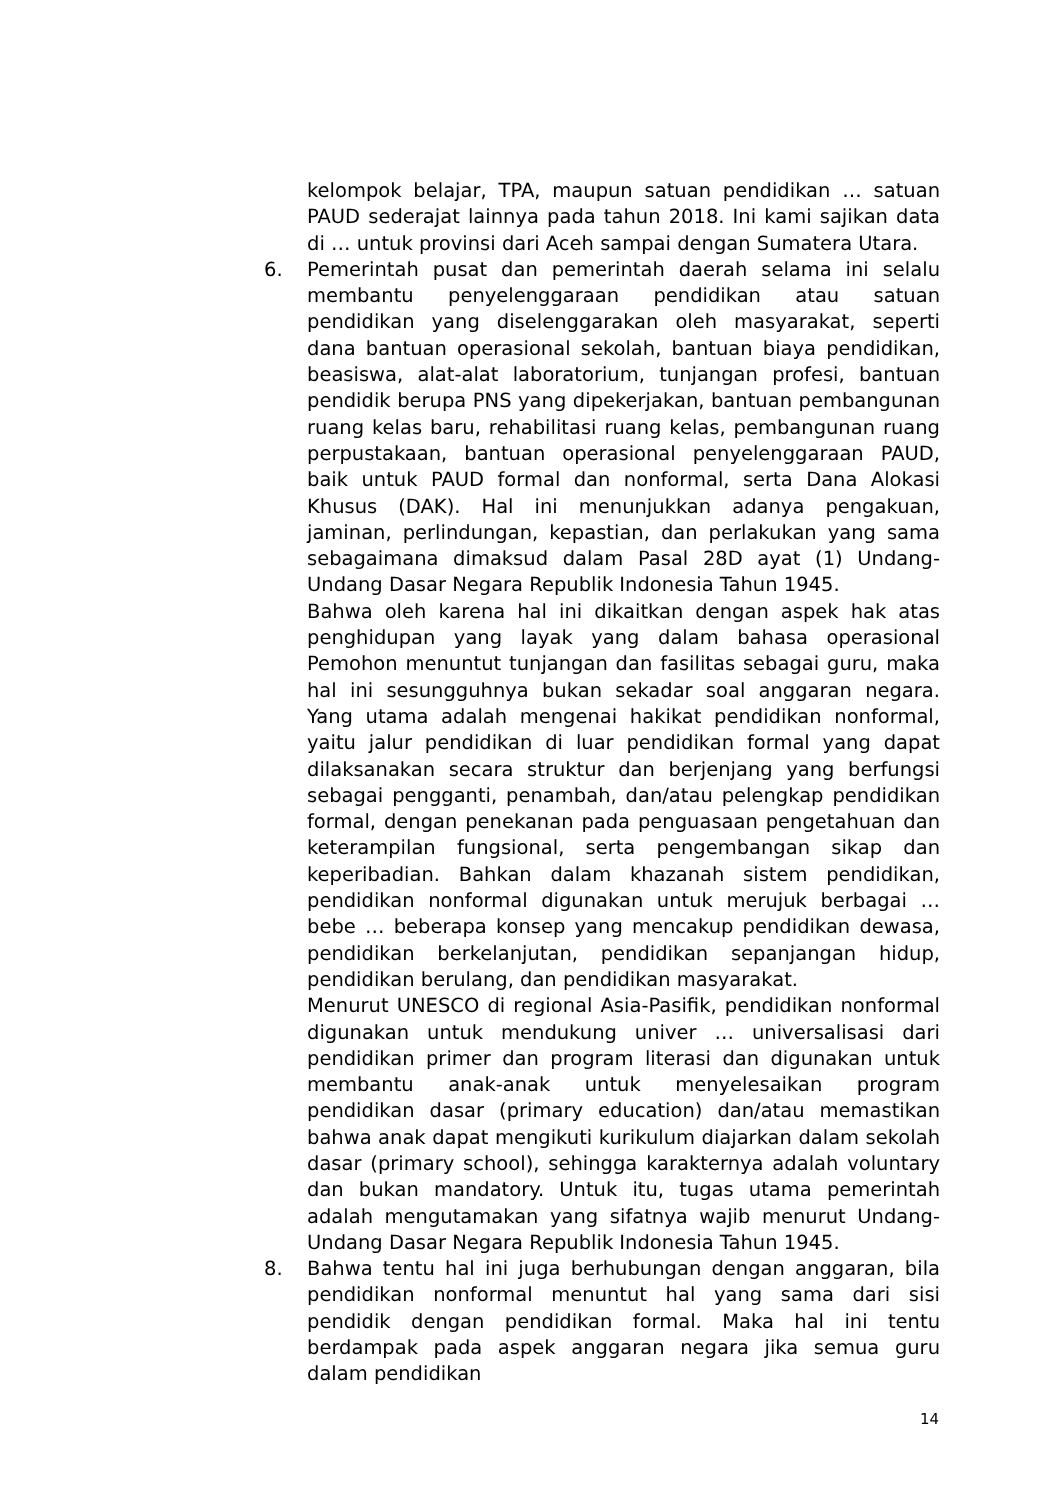kelompok belajar, TPA, maupun satuan pendidikan … satuan PAUD sederajat lainnya pada tahun 2018. Ini kami sajikan data di … untuk provinsi dari Aceh sampai dengan Sumatera Utara.
6. Pemerintah pusat dan pemerintah daerah selama ini selalu membantu penyelenggaraan pendidikan atau satuan pendidikan yang diselenggarakan oleh masyarakat, seperti dana bantuan operasional sekolah, bantuan biaya pendidikan, beasiswa, alat-alat laboratorium, tunjangan profesi, bantuan pendidik berupa PNS yang dipekerjakan, bantuan pembangunan ruang kelas baru, rehabilitasi ruang kelas, pembangunan ruang perpustakaan, bantuan operasional penyelenggaraan PAUD, baik untuk PAUD formal dan nonformal, serta Dana Alokasi Khusus (DAK). Hal ini menunjukkan adanya pengakuan, jaminan, perlindungan, kepastian, dan perlakukan yang sama sebagaimana dimaksud dalam Pasal 28D ayat (1) Undang-Undang Dasar Negara Republik Indonesia Tahun 1945.
Bahwa oleh karena hal ini dikaitkan dengan aspek hak atas penghidupan yang layak yang dalam bahasa operasional Pemohon menuntut tunjangan dan fasilitas sebagai guru, maka hal ini sesungguhnya bukan sekadar soal anggaran negara. Yang utama adalah mengenai hakikat pendidikan nonformal, yaitu jalur pendidikan di luar pendidikan formal yang dapat dilaksanakan secara struktur dan berjenjang yang berfungsi sebagai pengganti, penambah, dan/atau pelengkap pendidikan formal, dengan penekanan pada penguasaan pengetahuan dan keterampilan fungsional, serta pengembangan sikap dan keperibadian. Bahkan dalam khazanah sistem pendidikan, pendidikan nonformal digunakan untuk merujuk berbagai … bebe … beberapa konsep yang mencakup pendidikan dewasa, pendidikan berkelanjutan, pendidikan sepanjangan hidup, pendidikan berulang, dan pendidikan masyarakat.
Menurut UNESCO di regional Asia-Pasifik, pendidikan nonformal digunakan untuk mendukung univer … universalisasi dari pendidikan primer dan program literasi dan digunakan untuk membantu anak-anak untuk menyelesaikan program pendidikan dasar (primary education) dan/atau memastikan bahwa anak dapat mengikuti kurikulum diajarkan dalam sekolah dasar (primary school), sehingga karakternya adalah voluntary dan bukan mandatory. Untuk itu, tugas utama pemerintah adalah mengutamakan yang sifatnya wajib menurut Undang-Undang Dasar Negara Republik Indonesia Tahun 1945.
8. Bahwa tentu hal ini juga berhubungan dengan anggaran, bila pendidikan nonformal menuntut hal yang sama dari sisi pendidik dengan pendidikan formal. Maka hal ini tentu berdampak pada aspek anggaran negara jika semua guru dalam pendidikan
14